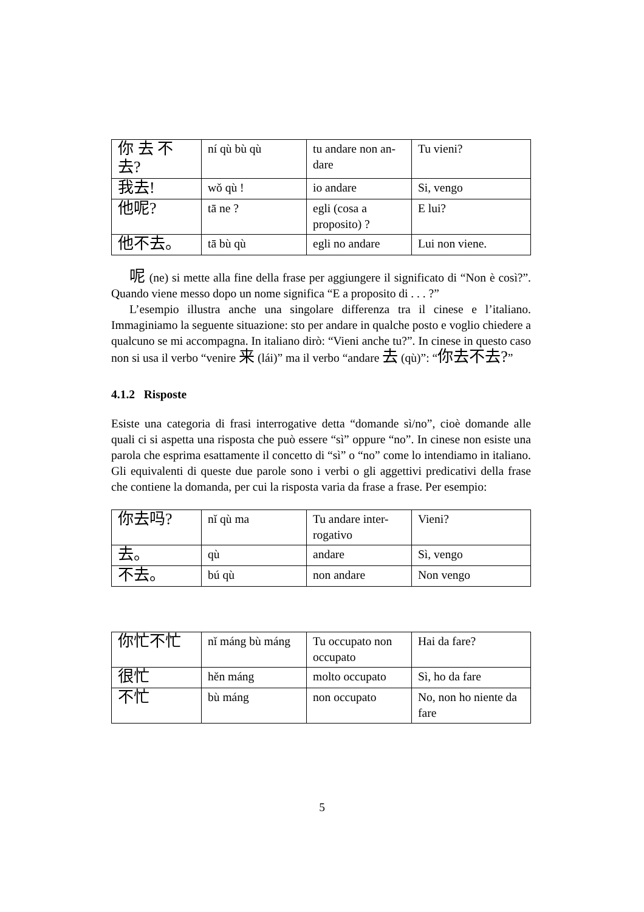| 你 去 不 去? | ní qù bù qù | tu andare non an-dare | Tu vieni? |
| 我去! | wǒ qù ! | io andare | Si, vengo |
| 他呢? | tā ne ? | egli (cosa a proposito) ? | E lui? |
| 他不去。 | tā bù qù | egli no andare | Lui non viene. |
呢 (ne) si mette alla fine della frase per aggiungere il significato di “Non è così?”. Quando viene messo dopo un nome significa “E a proposito di . . . ?”
L’esempio illustra anche una singolare differenza tra il cinese e l’italiano. Immaginiamo la seguente situazione: sto per andare in qualche posto e voglio chiedere a qualcuno se mi accompagna. In italiano dirò: “Vieni anche tu?”. In cinese in questo caso non si usa il verbo “venire 来 (lái)” ma il verbo “andare 去 (qù)”: “你去不去?”
4.1.2 Risposte
Esiste una categoria di frasi interrogative detta “domande sì/no”, cioè domande alle quali ci si aspetta una risposta che può essere “sì” oppure “no”. In cinese non esiste una parola che esprima esattamente il concetto di “sì” o “no” come lo intendiamo in italiano. Gli equivalenti di queste due parole sono i verbi o gli aggettivi predicativi della frase che contiene la domanda, per cui la risposta varia da frase a frase. Per esempio:
| 你去吗? | nǐ qù ma | Tu andare inter-rogativo | Vieni? |
| 去。 | qù | andare | Sì, vengo |
| 不去。 | bú qù | non andare | Non vengo |
| 你忙不忙 | nǐ máng bù máng | Tu occupato non occupato | Hai da fare? |
| 很忙 | hěn máng | molto occupato | Sì, ho da fare |
| 不忙 | bù máng | non occupato | No, non ho niente da fare |
5